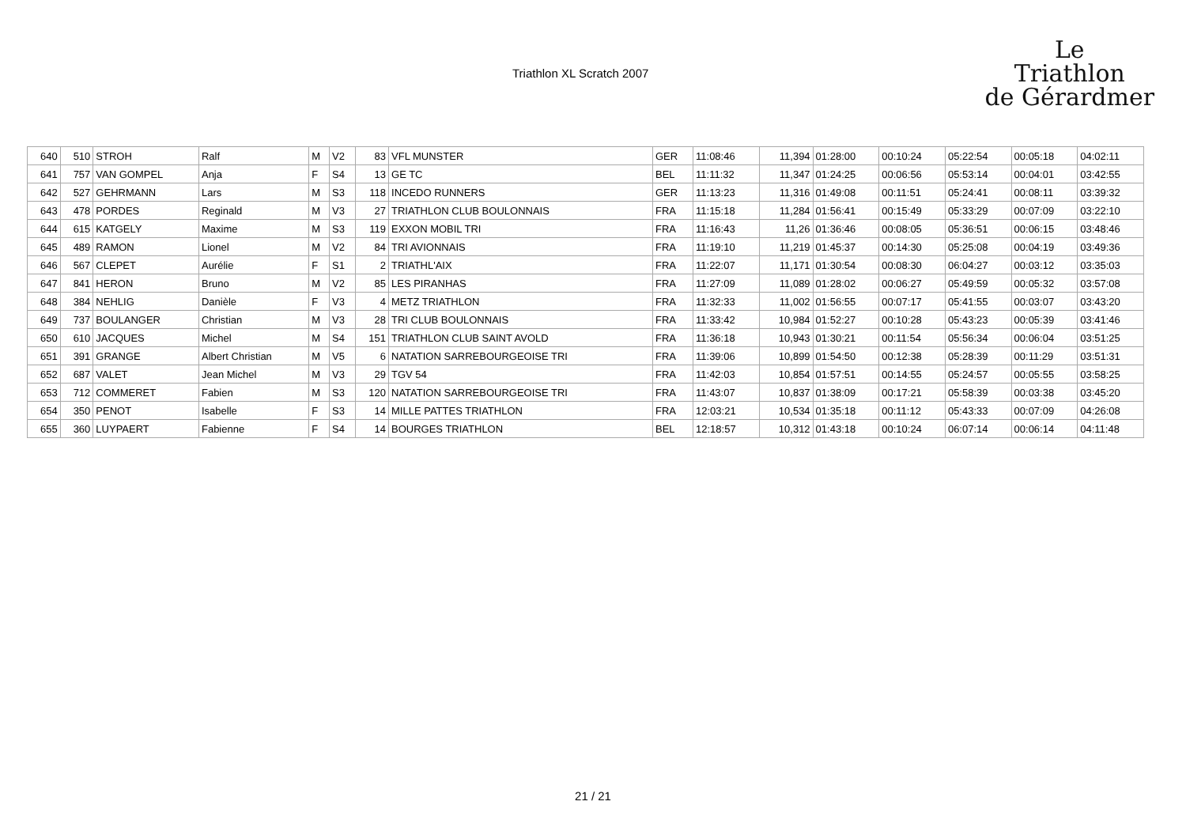Triathlon XL Scratch 2007
Le
Triathlon
de Gérardmer
| 640 | 510 | STROH | Ralf | M | V2 | 83 | VFL MUNSTER | GER | 11:08:46 | 11,394 | 01:28:00 | 00:10:24 | 05:22:54 | 00:05:18 | 04:02:11 |
| 641 | 757 | VAN GOMPEL | Anja | F | S4 | 13 | GE TC | BEL | 11:11:32 | 11,347 | 01:24:25 | 00:06:56 | 05:53:14 | 00:04:01 | 03:42:55 |
| 642 | 527 | GEHRMANN | Lars | M | S3 | 118 | INCEDO RUNNERS | GER | 11:13:23 | 11,316 | 01:49:08 | 00:11:51 | 05:24:41 | 00:08:11 | 03:39:32 |
| 643 | 478 | PORDES | Reginald | M | V3 | 27 | TRIATHLON CLUB BOULONNAIS | FRA | 11:15:18 | 11,284 | 01:56:41 | 00:15:49 | 05:33:29 | 00:07:09 | 03:22:10 |
| 644 | 615 | KATGELY | Maxime | M | S3 | 119 | EXXON MOBIL TRI | FRA | 11:16:43 | 11,26 | 01:36:46 | 00:08:05 | 05:36:51 | 00:06:15 | 03:48:46 |
| 645 | 489 | RAMON | Lionel | M | V2 | 84 | TRI AVIONNAIS | FRA | 11:19:10 | 11,219 | 01:45:37 | 00:14:30 | 05:25:08 | 00:04:19 | 03:49:36 |
| 646 | 567 | CLEPET | Aurélie | F | S1 | 2 | TRIATHL'AIX | FRA | 11:22:07 | 11,171 | 01:30:54 | 00:08:30 | 06:04:27 | 00:03:12 | 03:35:03 |
| 647 | 841 | HERON | Bruno | M | V2 | 85 | LES PIRANHAS | FRA | 11:27:09 | 11,089 | 01:28:02 | 00:06:27 | 05:49:59 | 00:05:32 | 03:57:08 |
| 648 | 384 | NEHLIG | Danièle | F | V3 | 4 | METZ TRIATHLON | FRA | 11:32:33 | 11,002 | 01:56:55 | 00:07:17 | 05:41:55 | 00:03:07 | 03:43:20 |
| 649 | 737 | BOULANGER | Christian | M | V3 | 28 | TRI CLUB BOULONNAIS | FRA | 11:33:42 | 10,984 | 01:52:27 | 00:10:28 | 05:43:23 | 00:05:39 | 03:41:46 |
| 650 | 610 | JACQUES | Michel | M | S4 | 151 | TRIATHLON CLUB SAINT AVOLD | FRA | 11:36:18 | 10,943 | 01:30:21 | 00:11:54 | 05:56:34 | 00:06:04 | 03:51:25 |
| 651 | 391 | GRANGE | Albert Christian | M | V5 | 6 | NATATION SARREBOURGEOISE TRI | FRA | 11:39:06 | 10,899 | 01:54:50 | 00:12:38 | 05:28:39 | 00:11:29 | 03:51:31 |
| 652 | 687 | VALET | Jean Michel | M | V3 | 29 | TGV 54 | FRA | 11:42:03 | 10,854 | 01:57:51 | 00:14:55 | 05:24:57 | 00:05:55 | 03:58:25 |
| 653 | 712 | COMMERET | Fabien | M | S3 | 120 | NATATION SARREBOURGEOISE TRI | FRA | 11:43:07 | 10,837 | 01:38:09 | 00:17:21 | 05:58:39 | 00:03:38 | 03:45:20 |
| 654 | 350 | PENOT | Isabelle | F | S3 | 14 | MILLE PATTES TRIATHLON | FRA | 12:03:21 | 10,534 | 01:35:18 | 00:11:12 | 05:43:33 | 00:07:09 | 04:26:08 |
| 655 | 360 | LUYPAERT | Fabienne | F | S4 | 14 | BOURGES TRIATHLON | BEL | 12:18:57 | 10,312 | 01:43:18 | 00:10:24 | 06:07:14 | 00:06:14 | 04:11:48 |
21 / 21